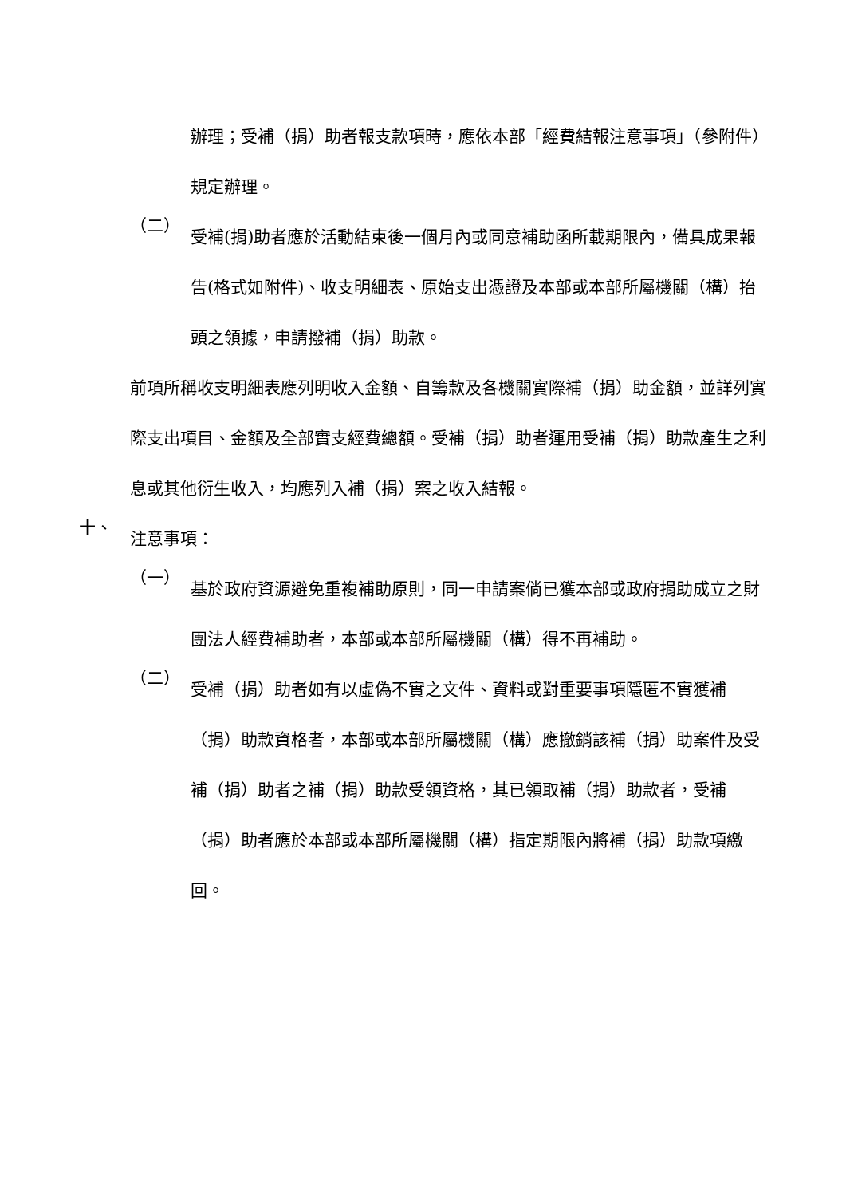辦理；受補（捐）助者報支款項時，應依本部「經費結報注意事項」（參附件）規定辦理。
（二）
受補(捐)助者應於活動結束後一個月內或同意補助函所載期限內，備具成果報告(格式如附件)、收支明細表、原始支出憑證及本部或本部所屬機關（構）抬頭之領據，申請撥補（捐）助款。
前項所稱收支明細表應列明收入金額、自籌款及各機關實際補（捐）助金額，並詳列實際支出項目、金額及全部實支經費總額。受補（捐）助者運用受補（捐）助款產生之利息或其他衍生收入，均應列入補（捐）案之收入結報。
十、
注意事項：
（一）
基於政府資源避免重複補助原則，同一申請案倘已獲本部或政府捐助成立之財團法人經費補助者，本部或本部所屬機關（構）得不再補助。
（二）
受補（捐）助者如有以虛偽不實之文件、資料或對重要事項隱匿不實獲補（捐）助款資格者，本部或本部所屬機關（構）應撤銷該補（捐）助案件及受補（捐）助者之補（捐）助款受領資格，其已領取補（捐）助款者，受補（捐）助者應於本部或本部所屬機關（構）指定期限內將補（捐）助款項繳回。